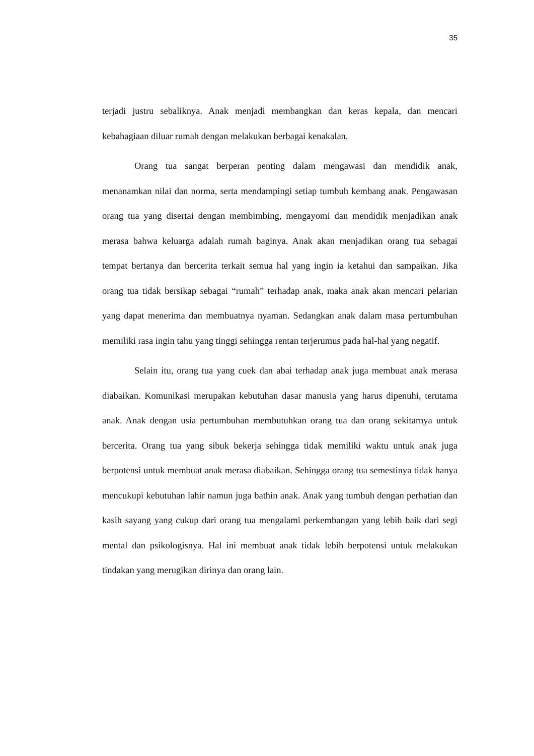35
terjadi justru sebaliknya. Anak menjadi membangkan dan keras kepala, dan mencari kebahagiaan diluar rumah dengan melakukan berbagai kenakalan.
Orang tua sangat berperan penting dalam mengawasi dan mendidik anak, menanamkan nilai dan norma, serta mendampingi setiap tumbuh kembang anak. Pengawasan orang tua yang disertai dengan membimbing, mengayomi dan mendidik menjadikan anak merasa bahwa keluarga adalah rumah baginya. Anak akan menjadikan orang tua sebagai tempat bertanya dan bercerita terkait semua hal yang ingin ia ketahui dan sampaikan. Jika orang tua tidak bersikap sebagai “rumah” terhadap anak, maka anak akan mencari pelarian yang dapat menerima dan membuatnya nyaman. Sedangkan anak dalam masa pertumbuhan memiliki rasa ingin tahu yang tinggi sehingga rentan terjerumus pada hal-hal yang negatif.
Selain itu, orang tua yang cuek dan abai terhadap anak juga membuat anak merasa diabaikan. Komunikasi merupakan kebutuhan dasar manusia yang harus dipenuhi, terutama anak. Anak dengan usia pertumbuhan membutuhkan orang tua dan orang sekitarnya untuk bercerita. Orang tua yang sibuk bekerja sehingga tidak memiliki waktu untuk anak juga berpotensi untuk membuat anak merasa diabaikan. Sehingga orang tua semestinya tidak hanya mencukupi kebutuhan lahir namun juga bathin anak. Anak yang tumbuh dengan perhatian dan kasih sayang yang cukup dari orang tua mengalami perkembangan yang lebih baik dari segi mental dan psikologisnya. Hal ini membuat anak tidak lebih berpotensi untuk melakukan tindakan yang merugikan dirinya dan orang lain.